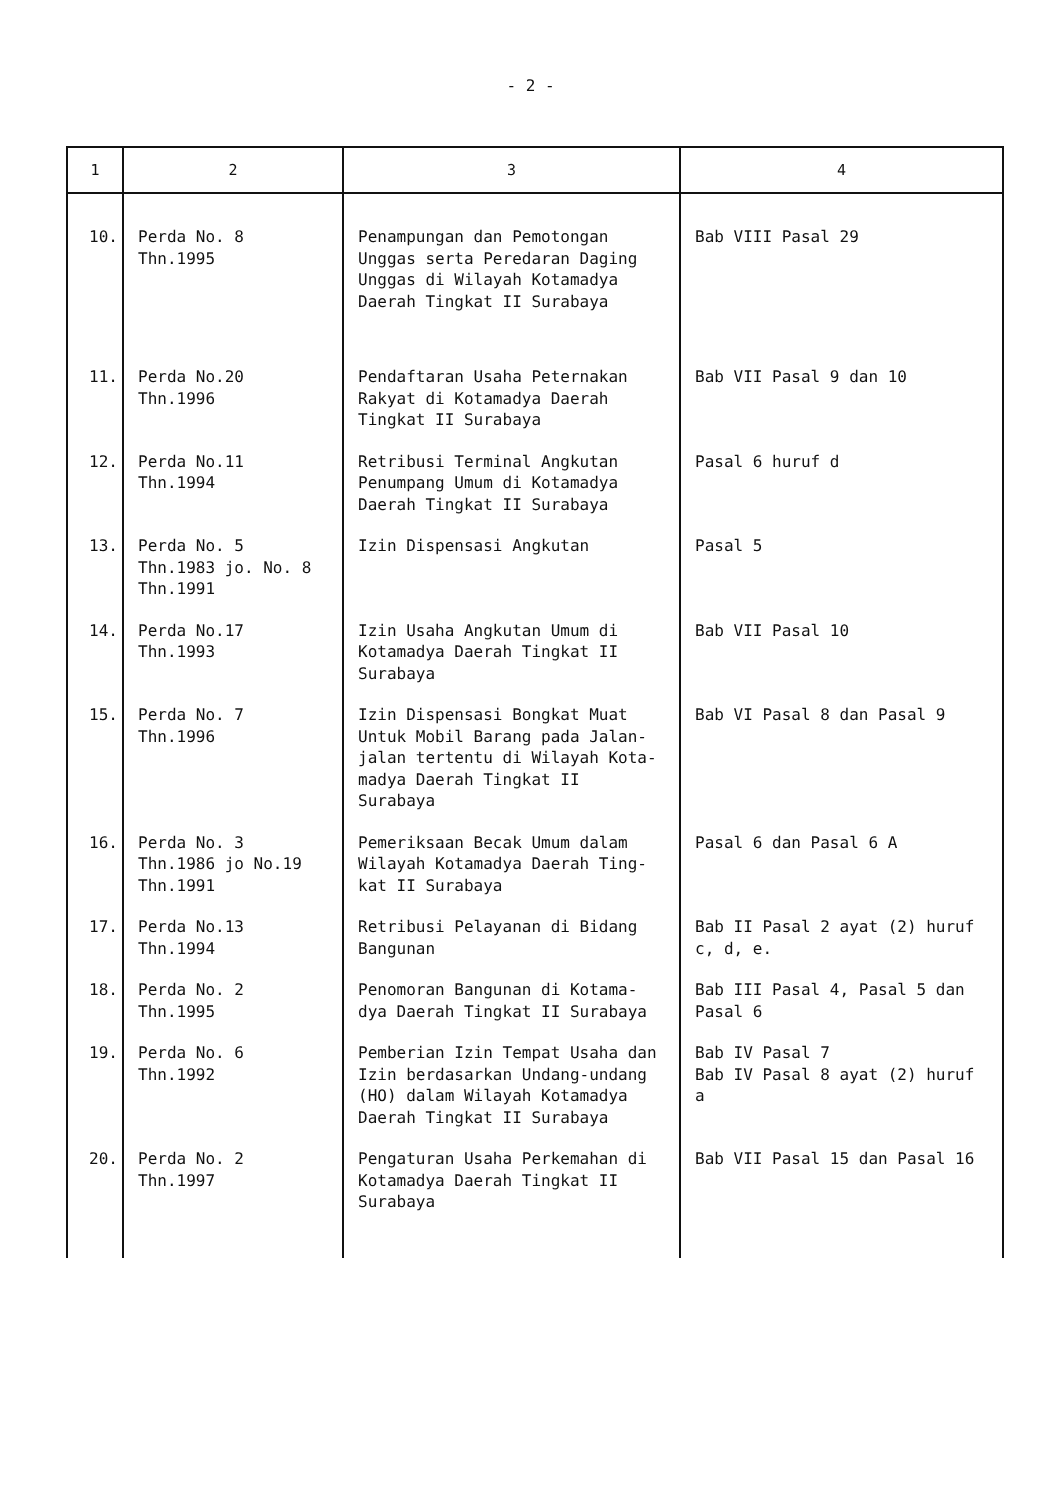- 2 -
| 1 | 2 | 3 | 4 |
| --- | --- | --- | --- |
| 10. | Perda No. 8 Thn.1995 | Penampungan dan Pemotongan Unggas serta Peredaran Daging Unggas di Wilayah Kotamadya Daerah Tingkat II Surabaya | Bab VIII Pasal 29 |
| 11. | Perda No.20 Thn.1996 | Pendaftaran Usaha Peternakan Rakyat di Kotamadya Daerah Tingkat II Surabaya | Bab VII Pasal 9 dan 10 |
| 12. | Perda No.11 Thn.1994 | Retribusi Terminal Angkutan Penumpang Umum di Kotamadya Daerah Tingkat II Surabaya | Pasal 6 huruf d |
| 13. | Perda No. 5 Thn.1983 jo. No. 8 Thn.1991 | Izin Dispensasi Angkutan | Pasal 5 |
| 14. | Perda No.17 Thn.1993 | Izin Usaha Angkutan Umum di Kotamadya Daerah Tingkat II Surabaya | Bab VII Pasal 10 |
| 15. | Perda No. 7 Thn.1996 | Izin Dispensasi Bongkat Muat Untuk Mobil Barang pada Jalan-jalan tertentu di Wilayah Kota-madya Daerah Tingkat II Surabaya | Bab VI Pasal 8 dan Pasal 9 |
| 16. | Perda No. 3 Thn.1986 jo No.19 Thn.1991 | Pemeriksaan Becak Umum dalam Wilayah Kotamadya Daerah Ting-kat II Surabaya | Pasal 6 dan Pasal 6 A |
| 17. | Perda No.13 Thn.1994 | Retribusi Pelayanan di Bidang Bangunan | Bab II Pasal 2 ayat (2) huruf c, d, e. |
| 18. | Perda No. 2 Thn.1995 | Penomoran Bangunan di Kotama-dya Daerah Tingkat II Surabaya | Bab III Pasal 4, Pasal 5 dan Pasal 6 |
| 19. | Perda No. 6 Thn.1992 | Pemberian Izin Tempat Usaha dan Izin berdasarkan Undang-undang (HO) dalam Wilayah Kotamadya Daerah Tingkat II Surabaya | Bab IV Pasal 7 Bab IV Pasal 8 ayat (2) huruf a |
| 20. | Perda No. 2 Thn.1997 | Pengaturan Usaha Perkemahan di Kotamadya Daerah Tingkat II Surabaya | Bab VII Pasal 15 dan Pasal 16 |